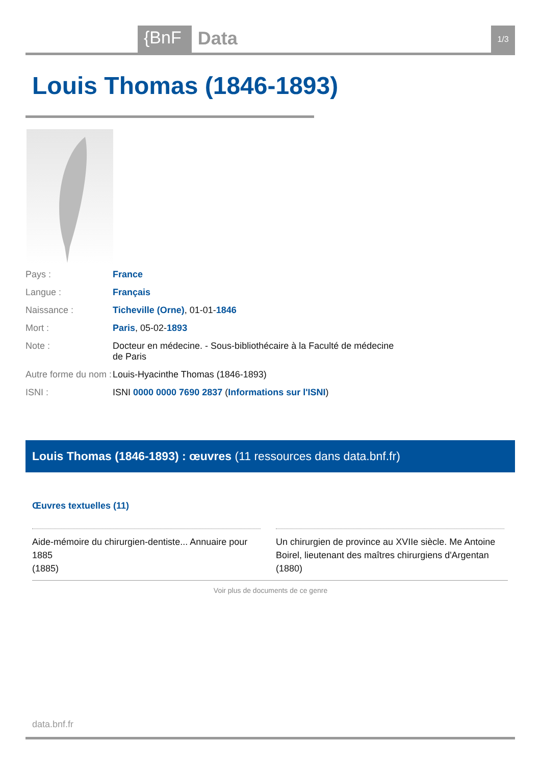{BnF Data 1/3
Louis Thomas (1846-1893)
| Pays : | France |
| Langue : | Français |
| Naissance : | Ticheville (Orne) , 01-01- 1846 |
| Mort : | Paris , 05-02- 1893 |
| Note : | Docteur en médecine. - Sous-bibliothécaire à la Faculté de médecine de Paris |
| Autre forme du nom : | Louis-Hyacinthe Thomas (1846-1893) |
| ISNI : | ISNI 0000 0000 7690 2837 ( Informations sur l'ISNI ) |
Louis Thomas (1846-1893) : œuvres (11 ressources dans data.bnf.fr)
Œuvres textuelles (11)
Aide-mémoire du chirurgien-dentiste... Annuaire pour 1885
(1885)
Un chirurgien de province au XVIIe siècle. Me Antoine Boirel, lieutenant des maîtres chirurgiens d'Argentan
(1880)
Voir plus de documents de ce genre
data.bnf.fr